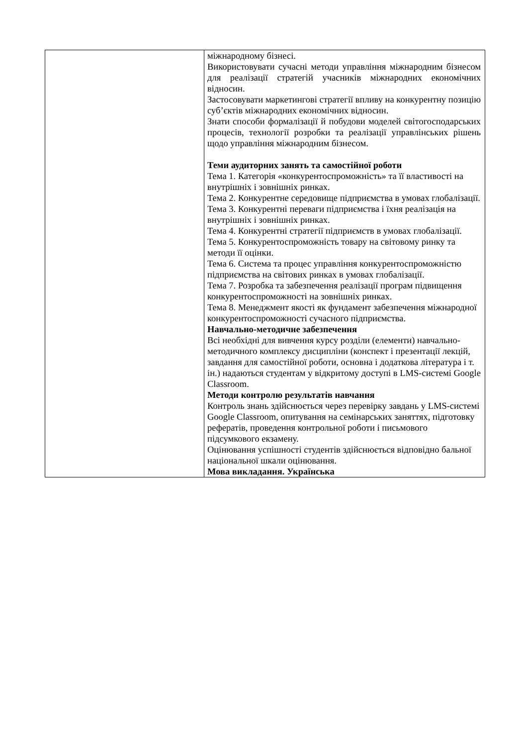| | міжнародному бізнесі. Використовувати сучасні методи управління міжнародним бізнесом для реалізації стратегій учасників міжнародних економічних відносин. Застосовувати маркетингові стратегії впливу на конкурентну позицію суб’єктів міжнародних економічних відносин. Знати способи формалізації й побудови моделей світогосподарських процесів, технології розробки та реалізації управлінських рішень щодо управління міжнародним бізнесом. Теми аудиторних занять та самостійної роботи Тема 1. Категорія «конкурентоспроможність» та її властивості на внутрішніх і зовнішніх ринках. Тема 2. Конкурентне середовище підприємства в умовах глобалізації. Тема 3. Конкурентні переваги підприємства і їхня реалізація на внутрішніх і зовнішніх ринках. Тема 4. Конкурентні стратегії підприємств в умовах глобалізації. Тема 5. Конкурентоспроможність товару на світовому ринку та методи її оцінки. Тема 6. Система та процес управління конкурентоспроможністю підприємства на світових ринках в умовах глобалізації. Тема 7. Розробка та забезпечення реалізації програм підвищення конкурентоспроможності на зовнішніх ринках. Тема 8. Менеджмент якості як фундамент забезпечення міжнародної конкурентоспроможності сучасного підприємства. Навчально-методичне забезпечення Всі необхідні для вивчення курсу розділи (елементи) навчально-методичного комплексу дисципліни (конспект і презентації лекцій, завдання для самостійної роботи, основна і додаткова література і т. ін.) надаються студентам у відкритому доступі в LMS-системі Google Classroom. Методи контролю результатів навчання Контроль знань здійснюється через перевірку завдань у LMS-системі Google Classroom, опитування на семінарських заняттях, підготовку рефератів, проведення контрольної роботи і письмового підсумкового екзамену. Оцінювання успішності студентів здійснюється відповідно бальної національної шкали оцінювання. Мова викладання. Українська |